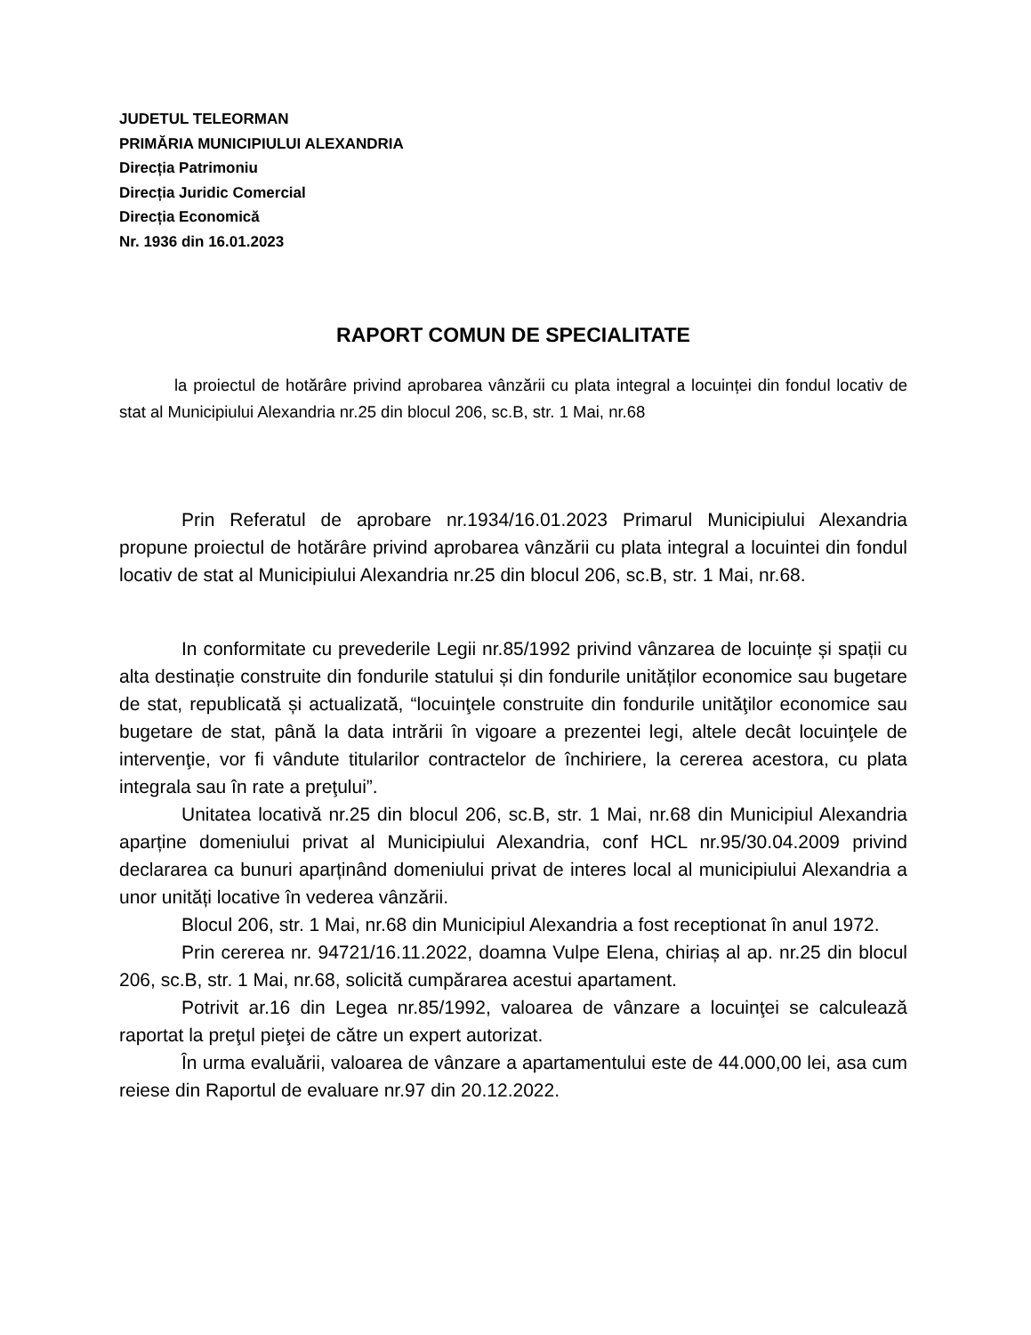JUDETUL TELEORMAN
PRIMĂRIA MUNICIPIULUI ALEXANDRIA
Direcția Patrimoniu
Direcția Juridic Comercial
Direcția Economică
Nr. 1936 din 16.01.2023
RAPORT COMUN DE SPECIALITATE
la proiectul de hotărâre privind aprobarea vânzării cu plata integral a locuinței din fondul locativ de stat al Municipiului Alexandria nr.25 din blocul 206, sc.B, str. 1 Mai, nr.68
Prin Referatul de aprobare nr.1934/16.01.2023 Primarul Municipiului Alexandria propune proiectul de hotărâre privind aprobarea vânzării cu plata integral a locuintei din fondul locativ de stat al Municipiului Alexandria nr.25 din blocul 206, sc.B, str. 1 Mai, nr.68.
In conformitate cu prevederile Legii nr.85/1992 privind vânzarea de locuințe și spații cu alta destinație construite din fondurile statului și din fondurile unităților economice sau bugetare de stat, republicată și actualizată, “locuinţele construite din fondurile unităţilor economice sau bugetare de stat, până la data intrării în vigoare a prezentei legi, altele decât locuinţele de intervenţie, vor fi vândute titularilor contractelor de închiriere, la cererea acestora, cu plata integrala sau în rate a preţului”.
Unitatea locativă nr.25 din blocul 206, sc.B, str. 1 Mai, nr.68 din Municipiul Alexandria aparține domeniului privat al Municipiului Alexandria, conf HCL nr.95/30.04.2009 privind declararea ca bunuri aparținând domeniului privat de interes local al municipiului Alexandria a unor unități locative în vederea vânzării.
Blocul 206, str. 1 Mai, nr.68 din Municipiul Alexandria a fost receptionat în anul 1972.
Prin cererea nr. 94721/16.11.2022, doamna Vulpe Elena, chiriaș al ap. nr.25 din blocul 206, sc.B, str. 1 Mai, nr.68, solicită cumpărarea acestui apartament.
Potrivit ar.16 din Legea nr.85/1992, valoarea de vânzare a locuinţei se calculează raportat la preţul pieţei de către un expert autorizat.
În urma evaluării, valoarea de vânzare a apartamentului este de 44.000,00 lei, asa cum reiese din Raportul de evaluare nr.97 din 20.12.2022.